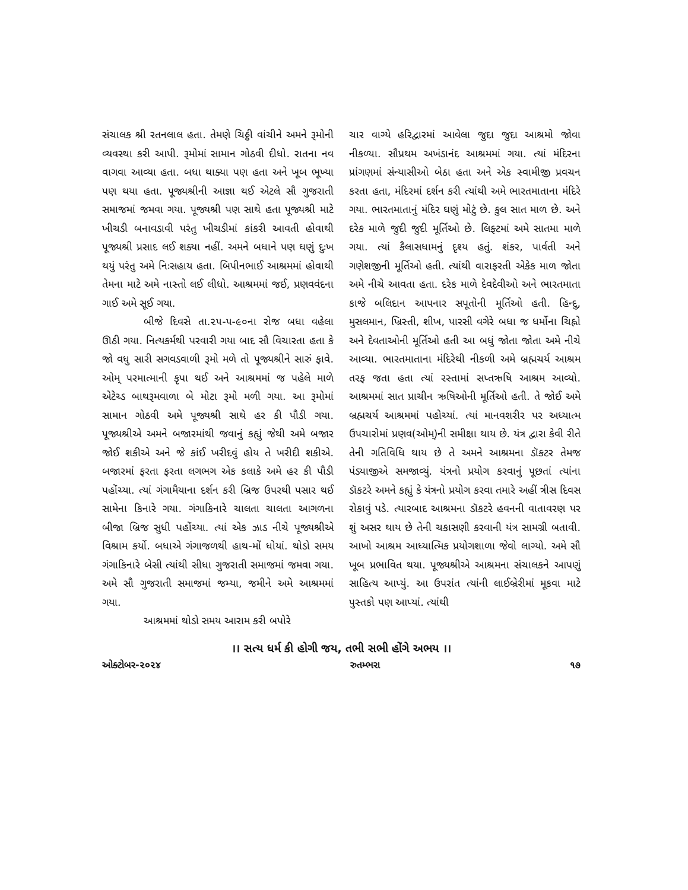સંચાલક શ્રી રતનલાલ હતા. તેમણે ચિઠ્ઠી વાંચીને અમને રૂમોની વ્યવસ્થા કરી આપી. રૂમોમાં સામાન ગોઠવી દીધો. રાતના નવ વાગવા આવ્યા હતા. બધા થાક્યા પણ હતા અને ખૂબ ભૂખ્યા પણ થયા હતા. પૂજ્યશ્રીની આજ્ઞા થઈ એટલે સૌ ગુજરાતી સમાજમાં જમવા ગયા. પૂજ્યશ્રી પણ સાથે હતા પૂજ્યશ્રી માટે ખીચડી બનાવડાવી પરંતુ ખીચડીમાં કાંકરી આવતી હોવાથી પૂજ્યશ્રી પ્રસાદ લઈ શક્યા નહીં. અમને બધાને પણ ઘણું દુઃખ થયું પરંતુ અમે નિઃસહાય હતા. બિપીનભાઈ આશ્રમમાં હોવાથી તેમના માટે અમે નાસ્તો લઈ લીધો. આશ્રમમાં જઈ, પ્રણવવંદના ગાઈ અમે સૂઈ ગયા.
બીજે દિવસે તા.૨૫-૫-૯૦ના રોજ બધા વહેલા ઊઠી ગયા. નિત્યકર્મથી પરવારી ગયા બાદ સૌ વિચારતા હતા કે જો વધુ સારી સગવડવાળી રૂમો મળે તો પૂજ્યશ્રીને સારું ફાવે. ઓમ્ પરમાત્માની કૃપા થઈ અને આશ્રમમાં જ પહેલે માળે એટેચ્ડ બાથરૂમવાળા બે મોટા રૂમો મળી ગયા. આ રૂમોમાં સામાન ગોઠવી અમે પૂજ્યશ્રી સાથે હર કી પૌડી ગયા. પૂજ્યશ્રીએ અમને બજારમાંથી જવાનું કહ્યું જેથી અમે બજાર જોઈ શકીએ અને જે કાંઈ ખરીદવું હોય તે ખરીદી શકીએ. બજારમાં ફરતા ફરતા લગભગ એક કલાકે અમે હર કી પૌડી પહોંચ્યા. ત્યાં ગંગામૈયાના દર્શન કરી બ્રિજ ઉપરથી પસાર થઈ સામેના કિનારે ગયા. ગંગાકિનારે ચાલતા ચાલતા આગળના બીજા બ્રિજ સુધી પહોંચ્યા. ત્યાં એક ઝાડ નીચે પૂજ્યશ્રીએ વિશ્રામ કર્યો. બધાએ ગંગાજળથી હાથ-મોં ધોયાં. થોડો સમય ગંગાકિનારે બેસી ત્યાંથી સીધા ગુજરાતી સમાજમાં જમવા ગયા. અમે સૌ ગુજરાતી સમાજમાં જમ્યા, જમીને અમે આશ્રમમાં ગયા.
આશ્રમમાં થોડો સમય આરામ કરી બપોરે
ચાર વાગ્યે હરિદ્વારમાં આવેલા જુદા જુદા આશ્રમો જોવા નીકળ્યા. સૌપ્રથમ અખંડાનંદ આશ્રમમાં ગયા. ત્યાં મંદિરના પ્રાંગણમાં સંન્યાસીઓ બેઠા હતા અને એક સ્વામીજી પ્રવચન કરતા હતા, મંદિરમાં દર્શન કરી ત્યાંથી અમે ભારતમાતાના મંદિરે ગયા. ભારતમાતાનું મંદિર ઘણું મોટું છે. કુલ સાત માળ છે. અને દરેક માળે જુદી જુદી મૂર્તિઓ છે. લિફ્ટમાં અમે સાતમા માળે ગયા. ત્યાં કૈલાસધામનું દૃશ્ય હતું. શંકર, પાર્વતી અને ગણેશજીની મૂર્તિઓ હતી. ત્યાંથી વારાફરતી એકેક માળ જોતા અમે નીચે આવતા હતા. દરેક માળે દેવદેવીઓ અને ભારતમાતા કાજે બલિદાન આપનાર સપૂતોની મૂર્તિઓ હતી. હિન્દુ, મુસલમાન, ખ્રિસ્તી, શીખ, પારસી વગેરે બધા જ ધર્મોના ચિહ્નો અને દેવતાઓની મૂર્તિઓ હતી આ બધું જોતા જોતા અમે નીચે આવ્યા. ભારતમાતાના મંદિરેથી નીકળી અમે બ્રહ્મચર્ય આશ્રમ તરફ જતા હતા ત્યાં રસ્તામાં સપ્તઋષિ આશ્રમ આવ્યો. આશ્રમમાં સાત પ્રાચીન ઋષિઓની મૂર્તિઓ હતી. તે જોઈ અમે બ્રહ્મચર્ય આશ્રમમાં પહોચ્યાં. ત્યાં માનવશરીર પર અધ્યાત્મ ઉપચારોમાં પ્રણવ(ઓમ્)ની સમીક્ષા થાય છે. યંત્ર દ્વારા કેવી રીતે તેની ગતિવિધિ થાય છે તે અમને આશ્રમના ડૉકટર તેમજ પંડ્યાજીએ સમજાવ્યું. યંત્રનો પ્રયોગ કરવાનું પૂછતાં ત્યાંના ડૉકટરે અમને કહ્યું કે યંત્રનો પ્રયોગ કરવા તમારે અહીં ત્રીસ દિવસ રોકાવું પડે. ત્યારબાદ આશ્રમના ડૉકટરે હવનની વાતાવરણ પર શું અસર થાય છે તેની ચકાસણી કરવાની યંત્ર સામગ્રી બતાવી. આખો આશ્રમ આધ્યાત્મિક પ્રયોગશાળા જેવો લાગ્યો. અમે સૌ ખૂબ પ્રભાવિત થયા. પૂજ્યશ્રીએ આશ્રમના સંચાલકને આપણું સાહિત્ય આપ્યું. આ ઉપરાંત ત્યાંની લાઈબ્રેરીમાં મૂકવા માટે પુસ્તકો પણ આપ્યાં. ત્યાંથી
।। સત્ય ધર્મ કી હોગી જય, તભી સભી હોંગે અભય ।।
ઓક્ટોબર-૨૦૨૪ રુતમ્ભરા ૧૭